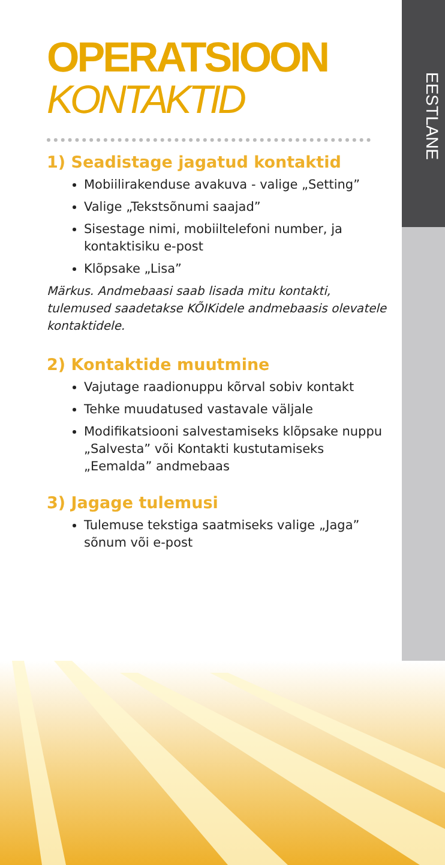EESTLANE
OPERATSIOON
KONTAKTID
1) Seadistage jagatud kontaktid
Mobiilirakenduse avakuva - valige „Setting”
Valige „Tekstsõnumi saajad”
Sisestage nimi, mobiiltelefoni number, ja kontaktisiku e-post
Klõpsake „Lisa”
Märkus. Andmebaasi saab lisada mitu kontakti, tulemused saadetakse KÕIKidele andmebaasis olevatele kontaktidele.
2) Kontaktide muutmine
Vajutage raadionuppu kõrval sobiv kontakt
Tehke muudatused vastavale väljale
Modifikatsiooni salvestamiseks klõpsake nuppu „Salvesta” või Kontakti kustutamiseks „Eemalda” andmebaas
3) Jagage tulemusi
Tulemuse tekstiga saatmiseks valige „Jaga” sõnum või e-post